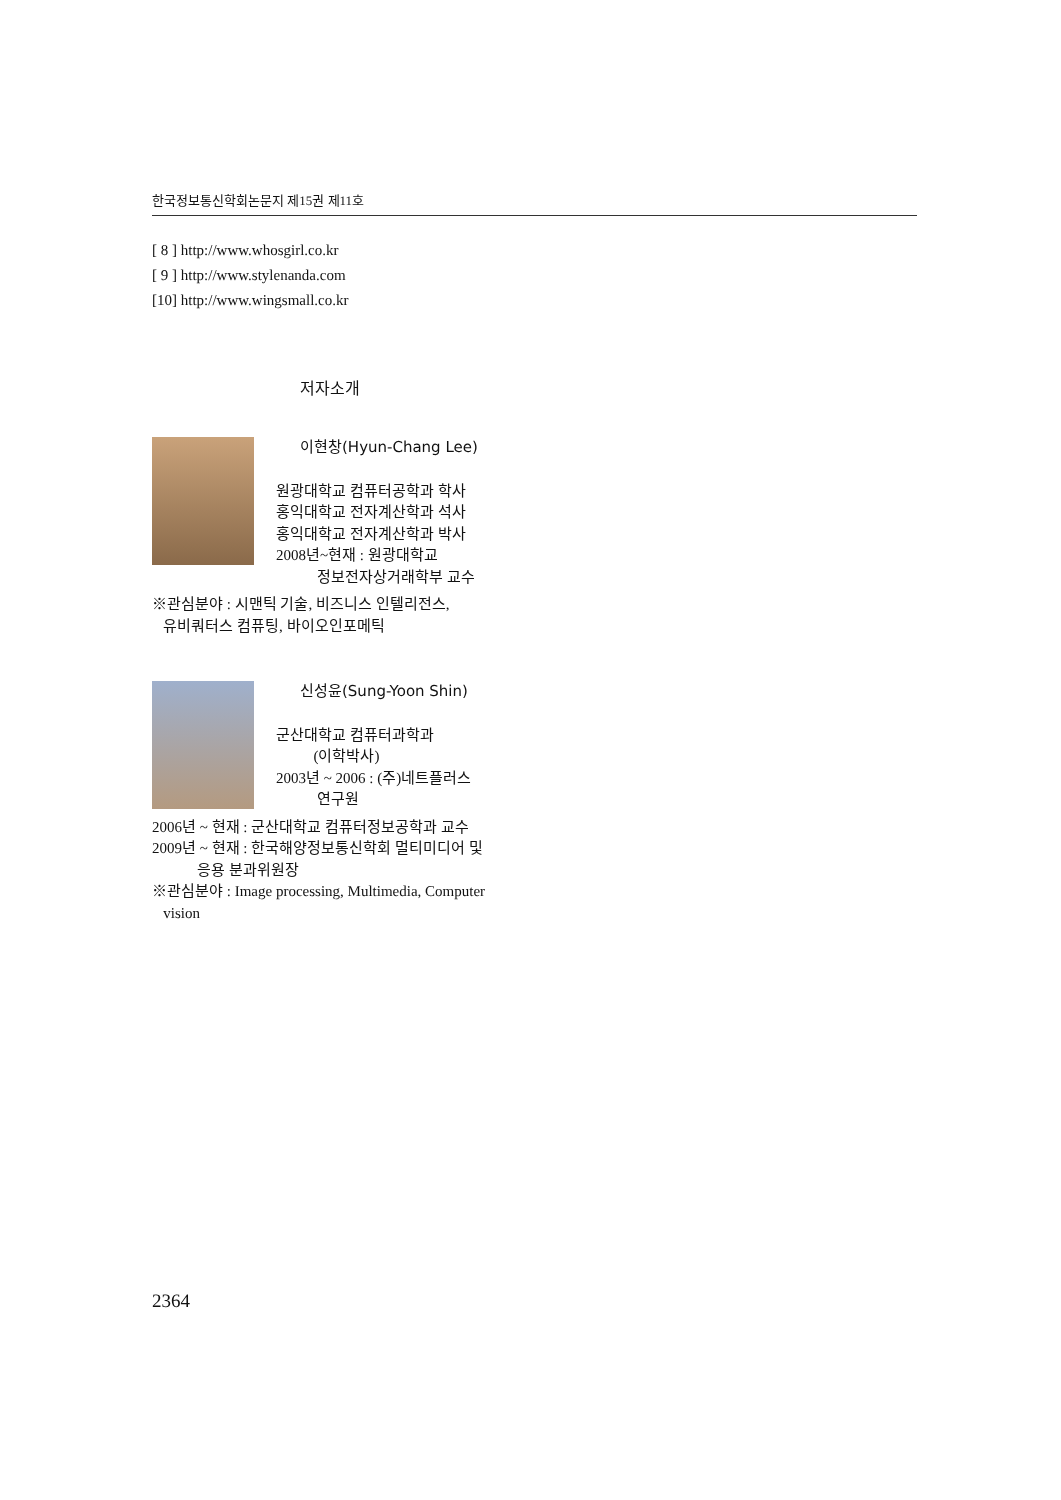한국정보통신학회논문지 제15권 제11호
[ 8 ] http://www.whosgirl.co.kr
[ 9 ] http://www.stylenanda.com
[10] http://www.wingsmall.co.kr
저자소개
이현창(Hyun-Chang Lee)
원광대학교 컴퓨터공학과 학사
홍익대학교 전자계산학과 석사
홍익대학교 전자계산학과 박사
2008년~현재 : 원광대학교
정보전자상거래학부 교수
※관심분야 : 시맨틱 기술, 비즈니스 인텔리전스,
유비쿼터스 컴퓨팅, 바이오인포메틱
신성윤(Sung-Yoon Shin)
군산대학교 컴퓨터과학과
(이학박사)
2003년 ~ 2006 : (주)네트플러스
연구원
2006년 ~ 현재 : 군산대학교 컴퓨터정보공학과 교수
2009년 ~ 현재 : 한국해양정보통신학회 멀티미디어 및
응용 분과위원장
※관심분야 : Image processing, Multimedia, Computer
vision
2364